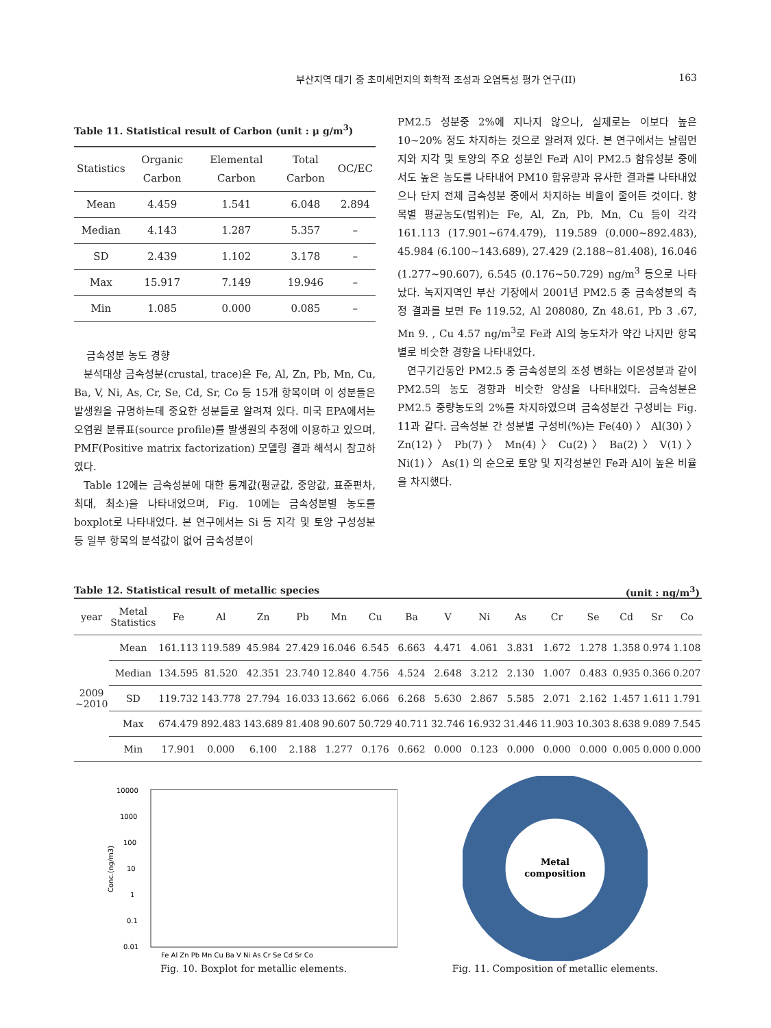부산지역 대기 중 초미세먼지의 화학적 조성과 오염특성 평가 연구(II) 163
Table 11. Statistical result of Carbon (unit : μ g/m<sup>3</sup>)
| Statistics | Organic Carbon | Elemental Carbon | Total Carbon | OC/EC |
| --- | --- | --- | --- | --- |
| Mean | 4.459 | 1.541 | 6.048 | 2.894 |
| Median | 4.143 | 1.287 | 5.357 | – |
| SD | 2.439 | 1.102 | 3.178 | – |
| Max | 15.917 | 7.149 | 19.946 | – |
| Min | 1.085 | 0.000 | 0.085 | – |
금속성분 농도 경향
분석대상 금속성분(crustal, trace)은 Fe, Al, Zn, Pb, Mn, Cu, Ba, V, Ni, As, Cr, Se, Cd, Sr, Co 등 15개 항목이며 이 성분들은 발생원을 규명하는데 중요한 성분들로 알려져 있다. 미국 EPA에서는 오염원 분류표(source profile)를 발생원의 추정에 이용하고 있으며, PMF(Positive matrix factorization) 모델링 결과 해석시 참고하였다.
Table 12에는 금속성분에 대한 통계값(평균값, 중앙값, 표준편차, 최대, 최소)을 나타내었으며, Fig. 10에는 금속성분별 농도를 boxplot로 나타내었다. 본 연구에서는 Si 등 지각 및 토양 구성성분 등 일부 항목의 분석값이 없어 금속성분이
PM2.5 성분중 2%에 지나지 않으나, 실제로는 이보다 높은 10~20% 정도 차지하는 것으로 알려져 있다. 본 연구에서는 날림먼지와 지각 및 토양의 주요 성분인 Fe과 Al이 PM2.5 함유성분 중에서도 높은 농도를 나타내어 PM10 함유량과 유사한 결과를 나타내었으나 단지 전체 금속성분 중에서 차지하는 비율이 줄어든 것이다. 항목별 평균농도(범위)는 Fe, Al, Zn, Pb, Mn, Cu 등이 각각 161.113 (17.901~674.479), 119.589 (0.000~892.483), 45.984 (6.100~143.689), 27.429 (2.188~81.408), 16.046 (1.277~90.607), 6.545 (0.176~50.729) ng/m<sup>3</sup> 등으로 나타났다. 녹지지역인 부산 기장에서 2001년 PM2.5 중 금속성분의 측정 결과를 보면 Fe 119.52, Al 208080, Zn 48.61, Pb 3 .67, Mn 9. , Cu 4.57 ng/m<sup>3</sup>로 Fe과 Al의 농도차가 약간 나지만 항목별로 비슷한 경향을 나타내었다.
연구기간동안 PM2.5 중 금속성분의 조성 변화는 이온성분과 같이 PM2.5의 농도 경향과 비슷한 양상을 나타내었다. 금속성분은 PM2.5 중량농도의 2%를 차지하였으며 금속성분간 구성비는 Fig. 11과 같다. 금속성분 간 성분별 구성비(%)는 Fe(40) 〉 Al(30) 〉 Zn(12) 〉 Pb(7) 〉 Mn(4) 〉 Cu(2) 〉 Ba(2) 〉 V(1) 〉 Ni(1) 〉 As(1) 의 순으로 토양 및 지각성분인 Fe과 Al이 높은 비율을 차지했다.
Table 12. Statistical result of metallic species (unit : ng/m<sup>3</sup>)
| year | Metal Statistics | Fe | Al | Zn | Pb | Mn | Cu | Ba | V | Ni | As | Cr | Se | Cd | Sr | Co |
| --- | --- | --- | --- | --- | --- | --- | --- | --- | --- | --- | --- | --- | --- | --- | --- | --- |
| 2009 ~2010 | Mean | 161.113 | 119.589 | 45.984 | 27.429 | 16.046 | 6.545 | 6.663 | 4.471 | 4.061 | 3.831 | 1.672 | 1.278 | 1.358 | 0.974 | 1.108 |
| | Median | 134.595 | 81.520 | 42.351 | 23.740 | 12.840 | 4.756 | 4.524 | 2.648 | 3.212 | 2.130 | 1.007 | 0.483 | 0.935 | 0.366 | 0.207 |
| | SD | 119.732 | 143.778 | 27.794 | 16.033 | 13.662 | 6.066 | 6.268 | 5.630 | 2.867 | 5.585 | 2.071 | 2.162 | 1.457 | 1.611 | 1.791 |
| | Max | 674.479 | 892.483 | 143.689 | 81.408 | 90.607 | 50.729 | 40.711 | 32.746 | 16.932 | 31.446 | 11.903 | 10.303 | 8.638 | 9.089 | 7.545 |
| | Min | 17.901 | 0.000 | 6.100 | 2.188 | 1.277 | 0.176 | 0.662 | 0.000 | 0.123 | 0.000 | 0.000 | 0.000 | 0.005 | 0.000 | 0.000 |
10000
1000
100
10
1
0.1
0.01
Conc.(ng/m3)
Fe Al Zn Pb Mn Cu Ba V Ni As Cr Se Cd Sr Co
Fig. 10. Boxplot for metallic elements.
Metal
composition
Fig. 11. Composition of metallic elements.